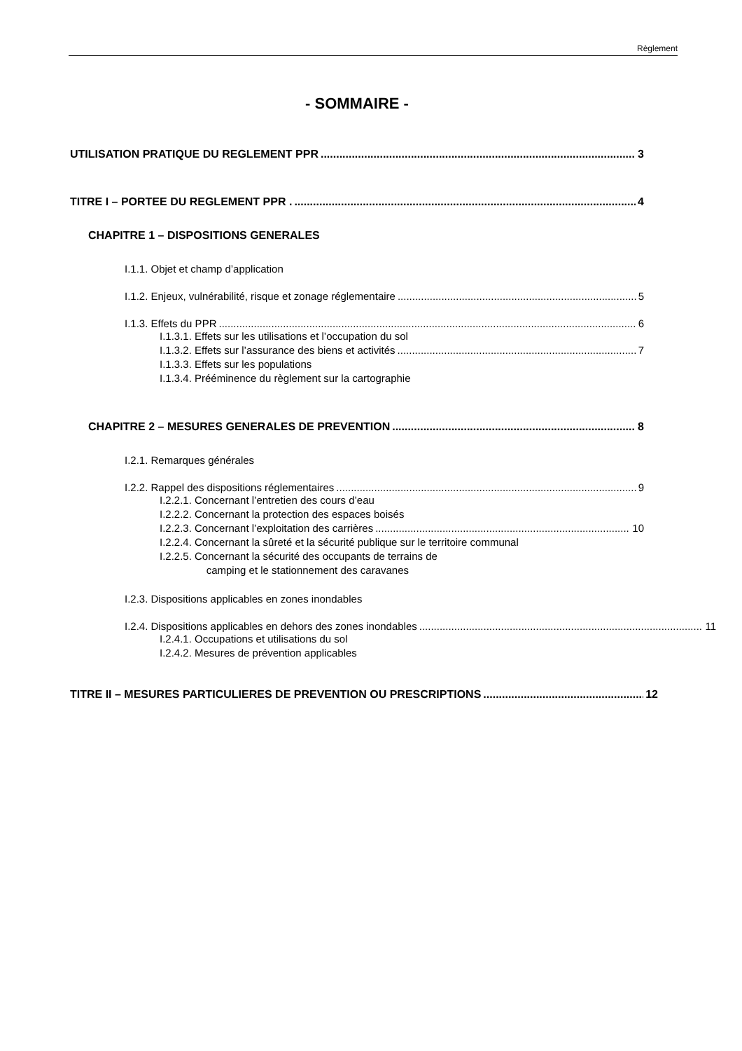Règlement
- SOMMAIRE -
UTILISATION PRATIQUE DU REGLEMENT PPR 3
TITRE I – PORTEE DU REGLEMENT PPR . 4
CHAPITRE 1 – DISPOSITIONS GENERALES
I.1.1. Objet et champ d’application
I.1.2. Enjeux, vulnérabilité, risque et zonage réglementaire 5
I.1.3. Effets du PPR 6
I.1.3.1. Effets sur les utilisations et l’occupation du sol
I.1.3.2. Effets sur l’assurance des biens et activités 7
I.1.3.3. Effets sur les populations
I.1.3.4. Prééminence du règlement sur la cartographie
CHAPITRE 2 – MESURES GENERALES DE PREVENTION 8
I.2.1. Remarques générales
I.2.2. Rappel des dispositions réglementaires 9
I.2.2.1. Concernant l’entretien des cours d’eau
I.2.2.2. Concernant la protection des espaces boisés
I.2.2.3. Concernant l’exploitation des carrières 10
I.2.2.4. Concernant la sûreté et la sécurité publique sur le territoire communal
I.2.2.5. Concernant la sécurité des occupants de terrains de
camping et le stationnement des caravanes
I.2.3. Dispositions applicables en zones inondables
I.2.4. Dispositions applicables en dehors des zones inondables 11
I.2.4.1. Occupations et utilisations du sol
I.2.4.2. Mesures de prévention applicables
TITRE II – MESURES PARTICULIERES DE PREVENTION OU PRESCRIPTIONS 12